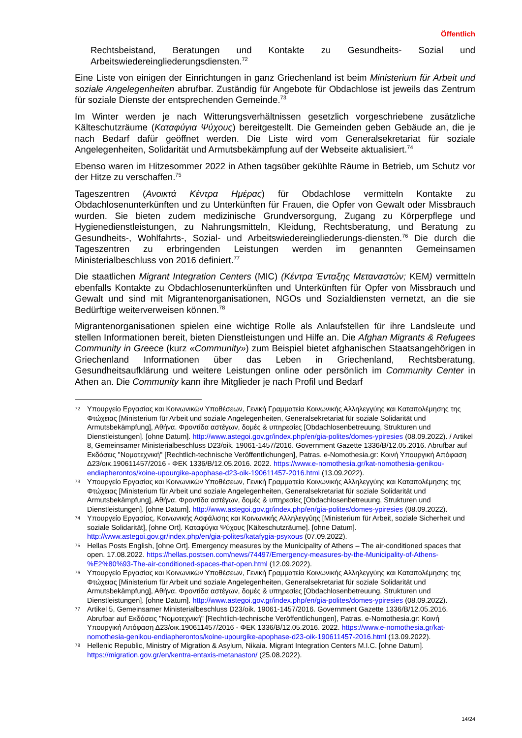Öffentlich
Rechtsbeistand, Beratungen und Kontakte zu Gesundheits- Sozial und Arbeitswiedereingliederungsdiensten.<sup>72</sup>
Eine Liste von einigen der Einrichtungen in ganz Griechenland ist beim Ministerium für Arbeit und soziale Angelegenheiten abrufbar. Zuständig für Angebote für Obdachlose ist jeweils das Zentrum für soziale Dienste der entsprechenden Gemeinde.<sup>73</sup>
Im Winter werden je nach Witterungsverhältnissen gesetzlich vorgeschriebene zusätzliche Kälteschutzräume (Καταφύγια Ψύχους) bereitgestellt. Die Gemeinden geben Gebäude an, die je nach Bedarf dafür geöffnet werden. Die Liste wird vom Generalsekretariat für soziale Angelegenheiten, Solidarität und Armutsbekämpfung auf der Webseite aktualisiert.<sup>74</sup>
Ebenso waren im Hitzesommer 2022 in Athen tagsüber gekühlte Räume in Betrieb, um Schutz vor der Hitze zu verschaffen.<sup>75</sup>
Tageszentren (Ανοικτά Κέντρα Ημέρας) für Obdachlose vermitteln Kontakte zu Obdachlosenunterkünften und zu Unterkünften für Frauen, die Opfer von Gewalt oder Missbrauch wurden. Sie bieten zudem medizinische Grundversorgung, Zugang zu Körperpflege und Hygienedienstleistungen, zu Nahrungsmitteln, Kleidung, Rechtsberatung, und Beratung zu Gesundheits-, Wohlfahrts-, Sozial- und Arbeitswiedereingliederungs-diensten.<sup>76</sup> Die durch die Tageszentren zu erbringenden Leistungen werden im genannten Gemeinsamen Ministerialbeschluss von 2016 definiert.<sup>77</sup>
Die staatlichen Migrant Integration Centers (MIC) (Κέντρα Ένταξης Μεταναστών; KEM) vermitteln ebenfalls Kontakte zu Obdachlosenunterkünften und Unterkünften für Opfer von Missbrauch und Gewalt und sind mit Migrantenorganisationen, NGOs und Sozialdiensten vernetzt, an die sie Bedürftige weiterverweisen können.<sup>78</sup>
Migrantenorganisationen spielen eine wichtige Rolle als Anlaufstellen für ihre Landsleute und stellen Informationen bereit, bieten Dienstleistungen und Hilfe an. Die Afghan Migrants & Refugees Community in Greece (kurz «Community») zum Beispiel bietet afghanischen Staatsangehörigen in Griechenland Informationen über das Leben in Griechenland, Rechtsberatung, Gesundheitsaufklärung und weitere Leistungen online oder persönlich im Community Center in Athen an. Die Community kann ihre Mitglieder je nach Profil und Bedarf
72 Υπουργείο Εργασίας και Κοινωνικών Υποθέσεων, Γενική Γραμματεία Κοινωνικής Αλληλεγγύης και Καταπολέμησης της Φτώχειας [Ministerium für Arbeit und soziale Angelegenheiten, Generalsekretariat für soziale Solidarität und Armutsbekämpfung], Αθήνα. Φροντίδα αστέγων, δομές & υπηρεσίες [Obdachlosenbetreuung, Strukturen und Dienstleistungen]. [ohne Datum]. http://www.astegoi.gov.gr/index.php/en/gia-polites/domes-ypiresies (08.09.2022). / Artikel 8, Gemeinsamer Ministerialbeschluss D23/oik. 19061-1457/2016. Government Gazette 1336/B/12.05.2016. Abrufbar auf Εκδόσεις "Νομοτεχνική" [Rechtlich-technische Veröffentlichungen], Patras. e-Nomothesia.gr: Κοινή Υπουργική Απόφαση Δ23/οικ.190611457/2016 - ΦΕΚ 1336/Β/12.05.2016. 2022. https://www.e-nomothesia.gr/kat-nomothesia-genikou-endiapherontos/koine-upourgike-apophase-d23-oik-190611457-2016.html (13.09.2022).
73 Υπουργείο Εργασίας και Κοινωνικών Υποθέσεων, Γενική Γραμματεία Κοινωνικής Αλληλεγγύης και Καταπολέμησης της Φτώχειας [Ministerium für Arbeit und soziale Angelegenheiten, Generalsekretariat für soziale Solidarität und Armutsbekämpfung], Αθήνα. Φροντίδα αστέγων, δομές & υπηρεσίες [Obdachlosenbetreuung, Strukturen und Dienstleistungen]. [ohne Datum]. http://www.astegoi.gov.gr/index.php/en/gia-polites/domes-ypiresies (08.09.2022).
74 Υπουργείο Εργασίας, Κοινωνικής Ασφάλισης και Κοινωνικής Αλληλεγγύης [Ministerium für Arbeit, soziale Sicherheit und soziale Solidarität], [ohne Ort]. Καταφύγια Ψύχους [Kälteschutzräume]. [ohne Datum]. http://www.astegoi.gov.gr/index.php/en/gia-polites/katafygia-psyxous (07.09.2022).
75 Hellas Posts English, [ohne Ort]. Emergency measures by the Municipality of Athens – The air-conditioned spaces that open. 17.08.2022. https://hellas.postsen.com/news/74497/Emergency-measures-by-the-Municipality-of-Athens-%E2%80%93-The-air-conditioned-spaces-that-open.html (12.09.2022).
76 Υπουργείο Εργασίας και Κοινωνικών Υποθέσεων, Γενική Γραμματεία Κοινωνικής Αλληλεγγύης και Καταπολέμησης της Φτώχειας [Ministerium für Arbeit und soziale Angelegenheiten, Generalsekretariat für soziale Solidarität und Armutsbekämpfung], Αθήνα. Φροντίδα αστέγων, δομές & υπηρεσίες [Obdachlosenbetreuung, Strukturen und Dienstleistungen]. [ohne Datum]. http://www.astegoi.gov.gr/index.php/en/gia-polites/domes-ypiresies (08.09.2022).
77 Artikel 5, Gemeinsamer Ministerialbeschluss D23/oik. 19061-1457/2016. Government Gazette 1336/B/12.05.2016. Abrufbar auf Εκδόσεις "Νομοτεχνική" [Rechtlich-technische Veröffentlichungen], Patras. e-Nomothesia.gr: Κοινή Υπουργική Απόφαση Δ23/οικ.190611457/2016 - ΦΕΚ 1336/Β/12.05.2016. 2022. https://www.e-nomothesia.gr/kat-nomothesia-genikou-endiapherontos/koine-upourgike-apophase-d23-oik-190611457-2016.html (13.09.2022).
78 Hellenic Republic, Ministry of Migration & Asylum, Nikaia. Migrant Integration Centers M.I.C. [ohne Datum]. https://migration.gov.gr/en/kentra-entaxis-metanaston/ (25.08.2022).
14/24